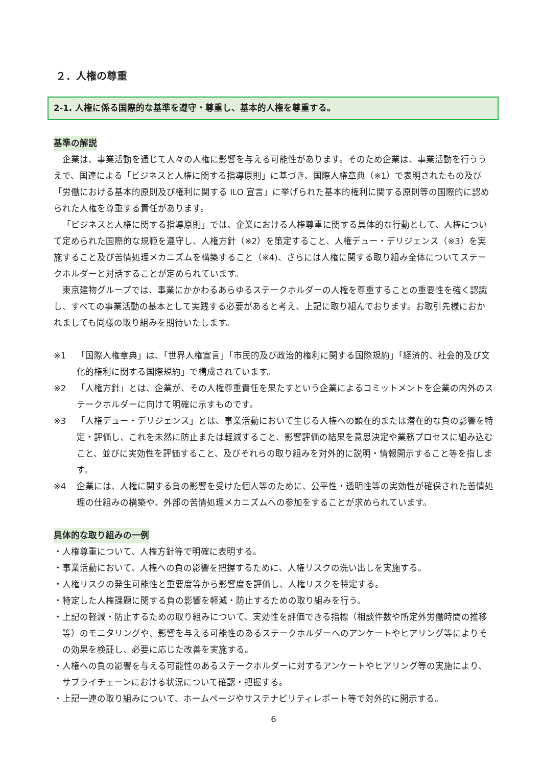２．人権の尊重
2-1. 人権に係る国際的な基準を遵守・尊重し、基本的人権を尊重する。
基準の解説
企業は、事業活動を通じて人々の人権に影響を与える可能性があります。そのため企業は、事業活動を行ううえで、国連による「ビジネスと人権に関する指導原則」に基づき、国際人権章典（※1）で表明されたもの及び「労働における基本的原則及び権利に関する ILO 宣言」に挙げられた基本的権利に関する原則等の国際的に認められた人権を尊重する責任があります。
「ビジネスと人権に関する指導原則」では、企業における人権尊重に関する具体的な行動として、人権について定められた国際的な規範を遵守し、人権方針（※2）を策定すること、人権デュー・デリジェンス（※3）を実施すること及び苦情処理メカニズムを構築すること（※4)、さらには人権に関する取り組み全体についてステークホルダーと対話することが定められています。
東京建物グループでは、事業にかかわるあらゆるステークホルダーの人権を尊重することの重要性を強く認識し、すべての事業活動の基本として実践する必要があると考え、上記に取り組んでおります。お取引先様におかれましても同様の取り組みを期待いたします。
※1 「国際人権章典」は、「世界人権宣言」「市民的及び政治的権利に関する国際規約」「経済的、社会的及び文化的権利に関する国際規約」で構成されています。
※2 「人権方針」とは、企業が、その人権尊重責任を果たすという企業によるコミットメントを企業の内外のステークホルダーに向けて明確に示すものです。
※3 「人権デュー・デリジェンス」とは、事業活動において生じる人権への顕在的または潜在的な負の影響を特定・評価し、これを未然に防止または軽減すること、影響評価の結果を意思決定や業務プロセスに組み込むこと、並びに実効性を評価すること、及びそれらの取り組みを対外的に説明・情報開示すること等を指します。
※4 企業には、人権に関する負の影響を受けた個人等のために、公平性・透明性等の実効性が確保された苦情処理の仕組みの構築や、外部の苦情処理メカニズムへの参加をすることが求められています。
具体的な取り組みの一例
・人権尊重について、人権方針等で明確に表明する。
・事業活動において、人権への負の影響を把握するために、人権リスクの洗い出しを実施する。
・人権リスクの発生可能性と重要度等から影響度を評価し、人権リスクを特定する。
・特定した人権課題に関する負の影響を軽減・防止するための取り組みを行う。
・上記の軽減・防止するための取り組みについて、実効性を評価できる指標（相談件数や所定外労働時間の推移等）のモニタリングや、影響を与える可能性のあるステークホルダーへのアンケートやヒアリング等によりその効果を検証し、必要に応じた改善を実施する。
・人権への負の影響を与える可能性のあるステークホルダーに対するアンケートやヒアリング等の実施により、サプライチェーンにおける状況について確認・把握する。
・上記一連の取り組みについて、ホームページやサステナビリティレポート等で対外的に開示する。
6